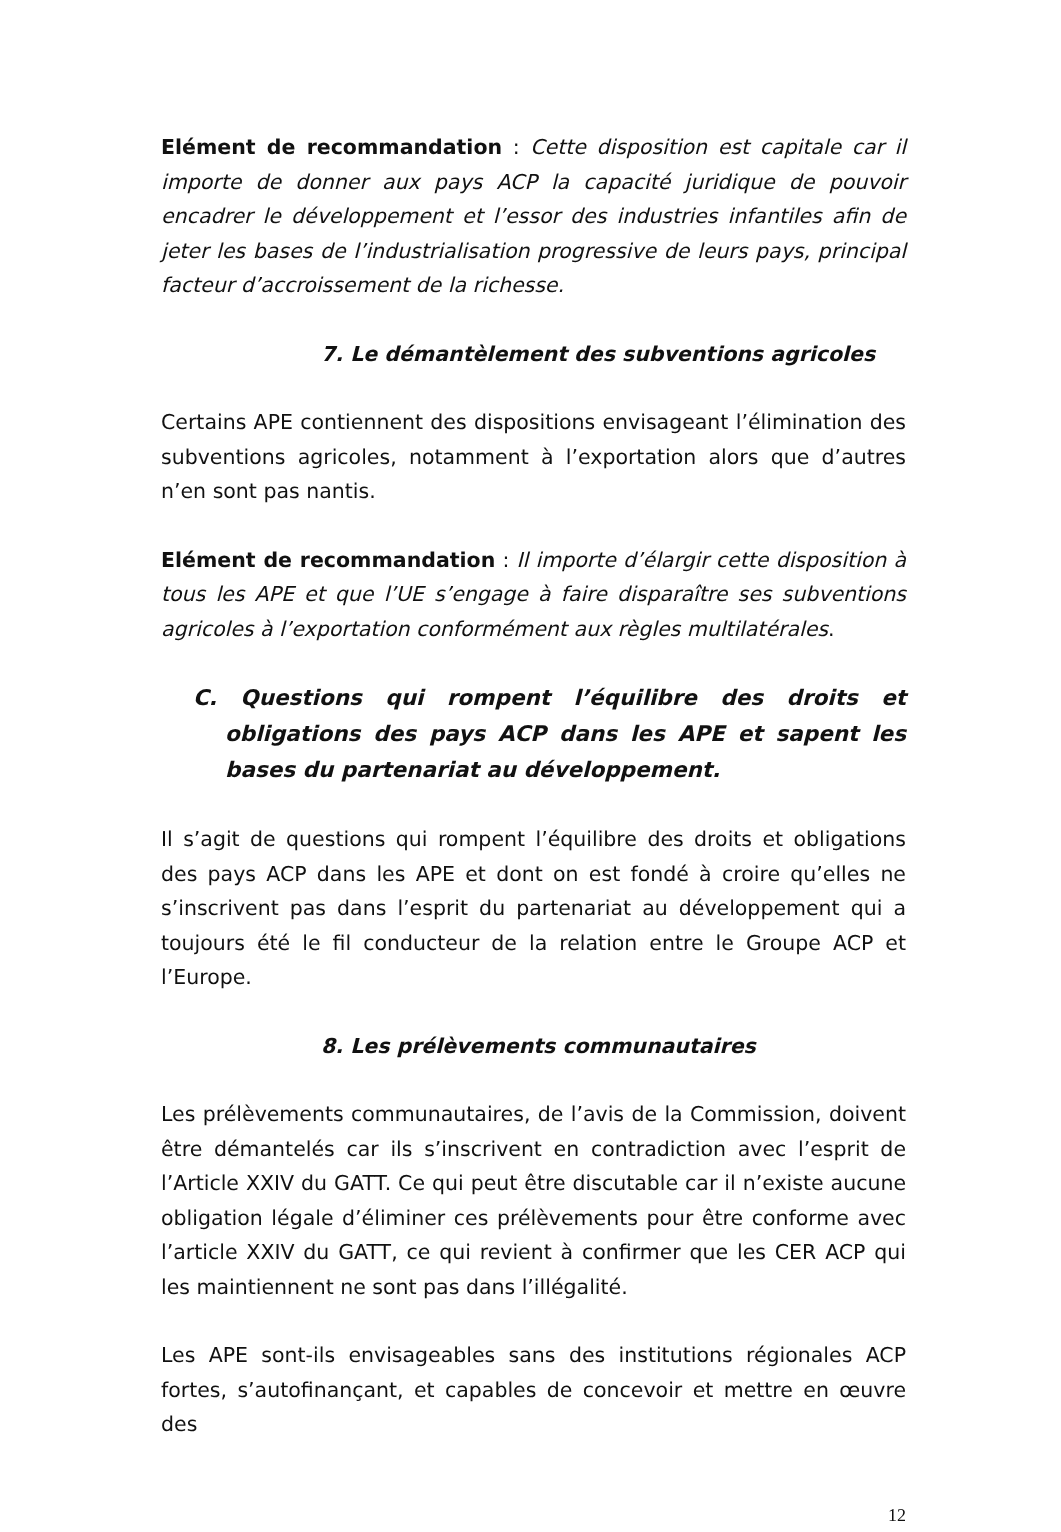Elément de recommandation : Cette disposition est capitale car il importe de donner aux pays ACP la capacité juridique de pouvoir encadrer le développement et l’essor des industries infantiles afin de jeter les bases de l’industrialisation progressive de leurs pays, principal facteur d’accroissement de la richesse.
7. Le démantèlement des subventions agricoles
Certains APE contiennent des dispositions envisageant l’élimination des subventions agricoles, notamment à l’exportation alors que d’autres n’en sont pas nantis.
Elément de recommandation : Il importe d’élargir cette disposition à tous les APE et que l’UE s’engage à faire disparaître ses subventions agricoles à l’exportation conformément aux règles multilatérales.
C. Questions qui rompent l’équilibre des droits et obligations des pays ACP dans les APE et sapent les bases du partenariat au développement.
Il s’agit de questions qui rompent l’équilibre des droits et obligations des pays ACP dans les APE et dont on est fondé à croire qu’elles ne s’inscrivent pas dans l’esprit du partenariat au développement qui a toujours été le fil conducteur de la relation entre le Groupe ACP et l’Europe.
8. Les prélèvements communautaires
Les prélèvements communautaires, de l’avis de la Commission, doivent être démantelés car ils s’inscrivent en contradiction avec l’esprit de l’Article XXIV du GATT. Ce qui peut être discutable car il n’existe aucune obligation légale d’éliminer ces prélèvements pour être conforme avec l’article XXIV du GATT, ce qui revient à confirmer que les CER ACP qui les maintiennent ne sont pas dans l’illégalité.
Les APE sont-ils envisageables sans des institutions régionales ACP fortes, s’autofinançant, et capables de concevoir et mettre en œuvre des
12